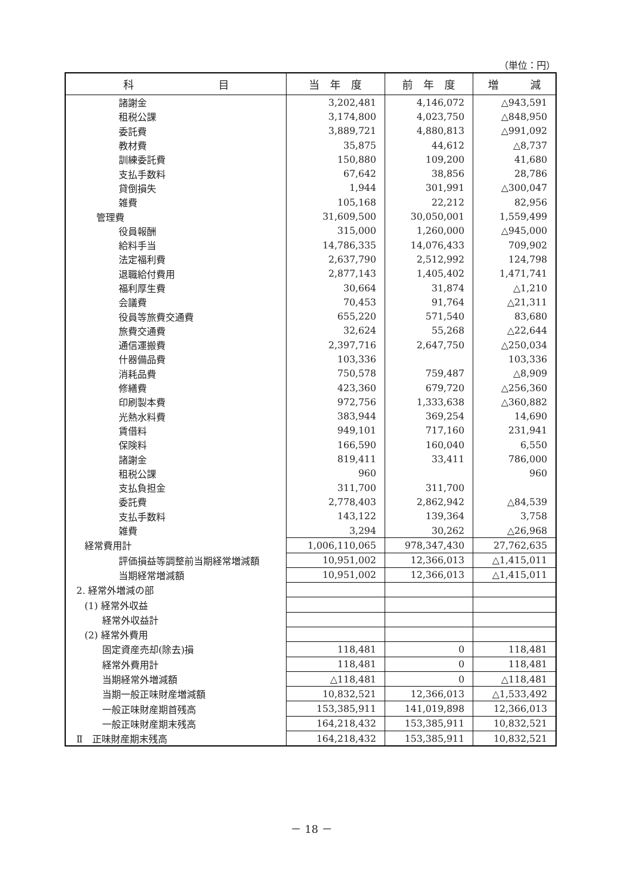（単位：円）
| 科 目 | 当 年 度 | 前 年 度 | 増 減 |
| --- | --- | --- | --- |
| 諸謝金 | 3,202,481 | 4,146,072 | △943,591 |
| 租税公課 | 3,174,800 | 4,023,750 | △848,950 |
| 委託費 | 3,889,721 | 4,880,813 | △991,092 |
| 教材費 | 35,875 | 44,612 | △8,737 |
| 訓練委託費 | 150,880 | 109,200 | 41,680 |
| 支払手数料 | 67,642 | 38,856 | 28,786 |
| 貸倒損失 | 1,944 | 301,991 | △300,047 |
| 雑費 | 105,168 | 22,212 | 82,956 |
| 管理費 | 31,609,500 | 30,050,001 | 1,559,499 |
| 役員報酬 | 315,000 | 1,260,000 | △945,000 |
| 給料手当 | 14,786,335 | 14,076,433 | 709,902 |
| 法定福利費 | 2,637,790 | 2,512,992 | 124,798 |
| 退職給付費用 | 2,877,143 | 1,405,402 | 1,471,741 |
| 福利厚生費 | 30,664 | 31,874 | △1,210 |
| 会議費 | 70,453 | 91,764 | △21,311 |
| 役員等旅費交通費 | 655,220 | 571,540 | 83,680 |
| 旅費交通費 | 32,624 | 55,268 | △22,644 |
| 通信運搬費 | 2,397,716 | 2,647,750 | △250,034 |
| 什器備品費 | 103,336 | | 103,336 |
| 消耗品費 | 750,578 | 759,487 | △8,909 |
| 修繕費 | 423,360 | 679,720 | △256,360 |
| 印刷製本費 | 972,756 | 1,333,638 | △360,882 |
| 光熱水料費 | 383,944 | 369,254 | 14,690 |
| 賃借料 | 949,101 | 717,160 | 231,941 |
| 保険料 | 166,590 | 160,040 | 6,550 |
| 諸謝金 | 819,411 | 33,411 | 786,000 |
| 租税公課 | 960 | | 960 |
| 支払負担金 | 311,700 | 311,700 | |
| 委託費 | 2,778,403 | 2,862,942 | △84,539 |
| 支払手数料 | 143,122 | 139,364 | 3,758 |
| 雑費 | 3,294 | 30,262 | △26,968 |
| 経常費用計 | 1,006,110,065 | 978,347,430 | 27,762,635 |
| 評価損益等調整前当期経常増減額 | 10,951,002 | 12,366,013 | △1,415,011 |
| 当期経常増減額 | 10,951,002 | 12,366,013 | △1,415,011 |
| 2. 経常外増減の部 | | | |
| (1) 経常外収益 | | | |
| 経常外収益計 | | | |
| (2) 経常外費用 | | | |
| 固定資産売却(除去)損 | 118,481 | 0 | 118,481 |
| 経常外費用計 | 118,481 | 0 | 118,481 |
| 当期経常外増減額 | △118,481 | 0 | △118,481 |
| 当期一般正味財産増減額 | 10,832,521 | 12,366,013 | △1,533,492 |
| 一般正味財産期首残高 | 153,385,911 | 141,019,898 | 12,366,013 |
| 一般正味財産期末残高 | 164,218,432 | 153,385,911 | 10,832,521 |
| Ⅱ 正味財産期末残高 | 164,218,432 | 153,385,911 | 10,832,521 |
－ 18 －